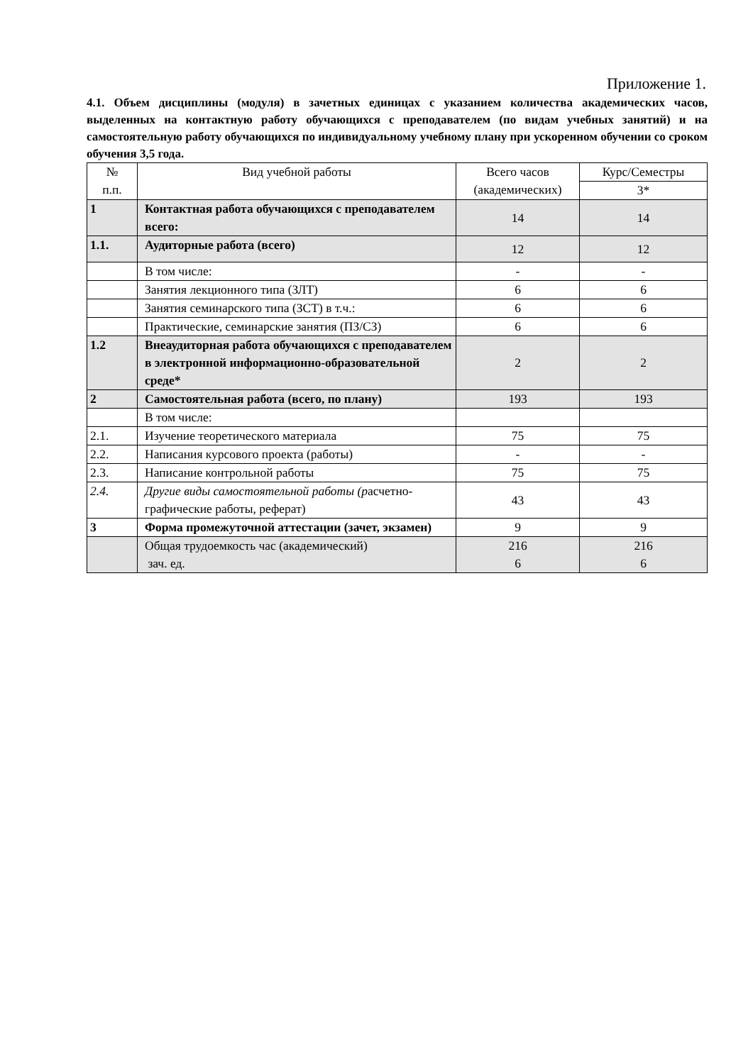Приложение 1.
4.1. Объем дисциплины (модуля) в зачетных единицах с указанием количества академических часов, выделенных на контактную работу обучающихся с преподавателем (по видам учебных занятий) и на самостоятельную работу обучающихся по индивидуальному учебному плану при ускоренном обучении со сроком обучения 3,5 года.
| № п.п. | Вид учебной работы | Всего часов (академических) | Курс/Семестры |
| | | | 3* |
| 1 | Контактная работа обучающихся с преподавателем всего: | 14 | 14 |
| 1.1. | Аудиторные работа (всего) | 12 | 12 |
| | В том числе: | - | - |
| | Занятия лекционного типа (ЗЛТ) | 6 | 6 |
| | Занятия семинарского типа (ЗСТ) в т.ч.: | 6 | 6 |
| | Практические, семинарские занятия (ПЗ/СЗ) | 6 | 6 |
| 1.2 | Внеаудиторная работа обучающихся с преподавателем в электронной информационно-образовательной среде* | 2 | 2 |
| 2 | Самостоятельная работа (всего, по плану) | 193 | 193 |
| | В том числе: | | |
| 2.1. | Изучение теоретического материала | 75 | 75 |
| 2.2. | Написания курсового проекта (работы) | - | - |
| 2.3. | Написание контрольной работы | 75 | 75 |
| 2.4. | Другие виды самостоятельной работы (р асчетно-графические работы, реферат) | 43 | 43 |
| 3 | Форма промежуточной аттестации (зачет, экзамен) | 9 | 9 |
| | Общая трудоемкость час (академический) зач. ед. | 216 6 | 216 6 |